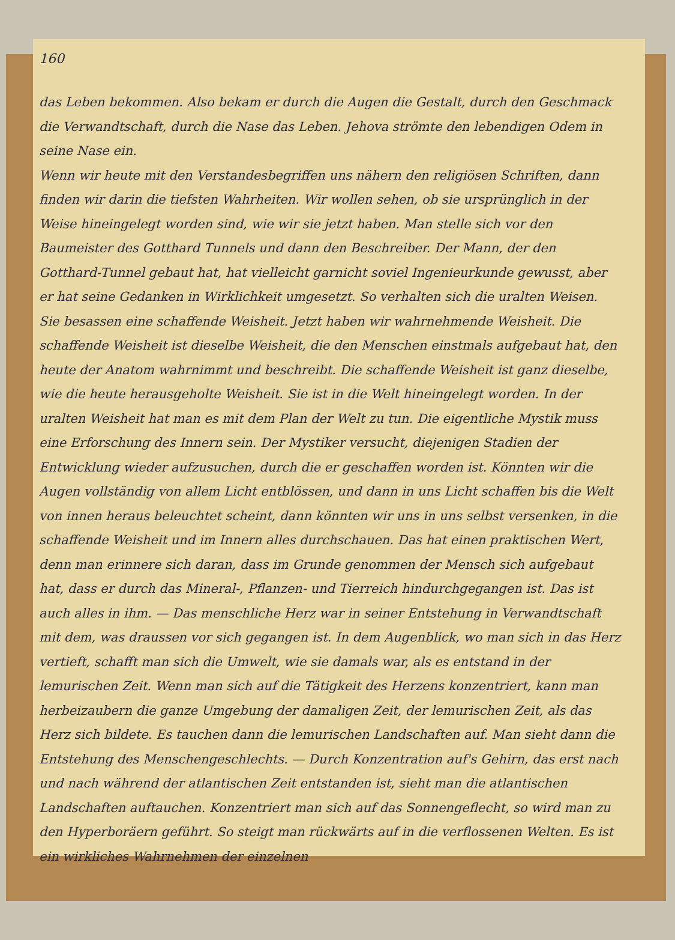160
das Leben bekommen. Also bekam er durch die Augen die Gestalt, durch den Geschmack die Verwandtschaft, durch die Nase das Leben. Jehova strömte den lebendigen Odem in seine Nase ein.
Wenn wir heute mit den Verstandesbegriffen uns nähern den religiösen Schriften, dann finden wir darin die tiefsten Wahrheiten. Wir wollen sehen, ob sie ursprünglich in der Weise hineingelegt worden sind, wie wir sie jetzt haben. Man stelle sich vor den Baumeister des Gotthard Tunnels und dann den Beschreiber. Der Mann, der den Gotthard-Tunnel gebaut hat, hat vielleicht garnicht soviel Ingenieurkunde gewusst, aber er hat seine Gedanken in Wirklichkeit umgesetzt. So verhalten sich die uralten Weisen. Sie besassen eine schaffende Weisheit. Jetzt haben wir wahrnehmende Weisheit. Die schaffende Weisheit ist dieselbe Weisheit, die den Menschen einstmals aufgebaut hat, den heute der Anatom wahrnimmt und beschreibt. Die schaffende Weisheit ist ganz dieselbe, wie die heute herausgeholte Weisheit. Sie ist in die Welt hineingelegt worden. In der uralten Weisheit hat man es mit dem Plan der Welt zu tun. Die eigentliche Mystik muss eine Erforschung des Innern sein. Der Mystiker versucht, diejenigen Stadien der Entwicklung wieder aufzusuchen, durch die er geschaffen worden ist. Könnten wir die Augen vollständig von allem Licht entblössen, und dann in uns Licht schaffen bis die Welt von innen heraus beleuchtet scheint, dann könnten wir uns in uns selbst versenken, in die schaffende Weisheit und im Innern alles durchschauen. Das hat einen praktischen Wert, denn man erinnere sich daran, dass im Grunde genommen der Mensch sich aufgebaut hat, dass er durch das Mineral-, Pflanzen- und Tierreich hindurchgegangen ist. Das ist auch alles in ihm. — Das menschliche Herz war in seiner Entstehung in Verwandtschaft mit dem, was draussen vor sich gegangen ist. In dem Augenblick, wo man sich in das Herz vertieft, schafft man sich die Umwelt, wie sie damals war, als es entstand in der lemurischen Zeit. Wenn man sich auf die Tätigkeit des Herzens konzentriert, kann man herbeizaubern die ganze Umgebung der damaligen Zeit, der lemurischen Zeit, als das Herz sich bildete. Es tauchen dann die lemurischen Landschaften auf. Man sieht dann die Entstehung des Menschengeschlechts. — Durch Konzentration auf's Gehirn, das erst nach und nach während der atlantischen Zeit entstanden ist, sieht man die atlantischen Landschaften auftauchen. Konzentriert man sich auf das Sonnengeflecht, so wird man zu den Hyperboräern geführt. So steigt man rückwärts auf in die verflossenen Welten. Es ist ein wirkliches Wahrnehmen der einzelnen